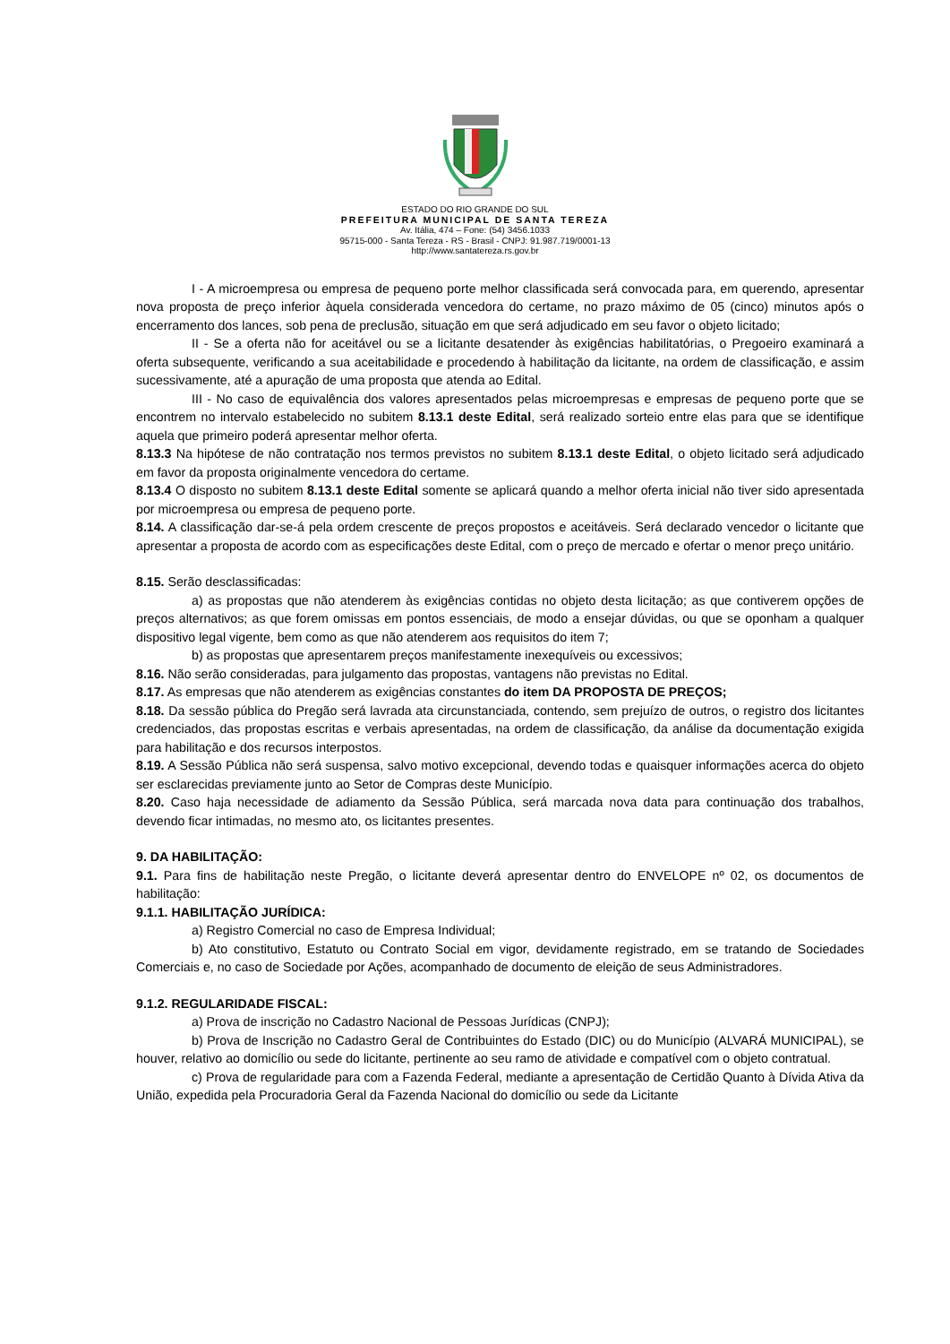ESTADO DO RIO GRANDE DO SUL
PREFEITURA MUNICIPAL DE SANTA TEREZA
Av. Itália, 474 – Fone: (54) 3456.1033
95715-000 - Santa Tereza - RS - Brasil - CNPJ: 91.987.719/0001-13
http://www.santatereza.rs.gov.br
I - A microempresa ou empresa de pequeno porte melhor classificada será convocada para, em querendo, apresentar nova proposta de preço inferior àquela considerada vencedora do certame, no prazo máximo de 05 (cinco) minutos após o encerramento dos lances, sob pena de preclusão, situação em que será adjudicado em seu favor o objeto licitado;
II - Se a oferta não for aceitável ou se a licitante desatender às exigências habilitatórias, o Pregoeiro examinará a oferta subsequente, verificando a sua aceitabilidade e procedendo à habilitação da licitante, na ordem de classificação, e assim sucessivamente, até a apuração de uma proposta que atenda ao Edital.
III - No caso de equivalência dos valores apresentados pelas microempresas e empresas de pequeno porte que se encontrem no intervalo estabelecido no subitem 8.13.1 deste Edital, será realizado sorteio entre elas para que se identifique aquela que primeiro poderá apresentar melhor oferta.
8.13.3 Na hipótese de não contratação nos termos previstos no subitem 8.13.1 deste Edital, o objeto licitado será adjudicado em favor da proposta originalmente vencedora do certame.
8.13.4 O disposto no subitem 8.13.1 deste Edital somente se aplicará quando a melhor oferta inicial não tiver sido apresentada por microempresa ou empresa de pequeno porte.
8.14. A classificação dar-se-á pela ordem crescente de preços propostos e aceitáveis. Será declarado vencedor o licitante que apresentar a proposta de acordo com as especificações deste Edital, com o preço de mercado e ofertar o menor preço unitário.
8.15. Serão desclassificadas:
a) as propostas que não atenderem às exigências contidas no objeto desta licitação; as que contiverem opções de preços alternativos; as que forem omissas em pontos essenciais, de modo a ensejar dúvidas, ou que se oponham a qualquer dispositivo legal vigente, bem como as que não atenderem aos requisitos do item 7;
b) as propostas que apresentarem preços manifestamente inexequíveis ou excessivos;
8.16. Não serão consideradas, para julgamento das propostas, vantagens não previstas no Edital.
8.17. As empresas que não atenderem as exigências constantes do item DA PROPOSTA DE PREÇOS;
8.18. Da sessão pública do Pregão será lavrada ata circunstanciada, contendo, sem prejuízo de outros, o registro dos licitantes credenciados, das propostas escritas e verbais apresentadas, na ordem de classificação, da análise da documentação exigida para habilitação e dos recursos interpostos.
8.19. A Sessão Pública não será suspensa, salvo motivo excepcional, devendo todas e quaisquer informações acerca do objeto ser esclarecidas previamente junto ao Setor de Compras deste Município.
8.20. Caso haja necessidade de adiamento da Sessão Pública, será marcada nova data para continuação dos trabalhos, devendo ficar intimadas, no mesmo ato, os licitantes presentes.
9. DA HABILITAÇÃO:
9.1. Para fins de habilitação neste Pregão, o licitante deverá apresentar dentro do ENVELOPE nº 02, os documentos de habilitação:
9.1.1. HABILITAÇÃO JURÍDICA:
a) Registro Comercial no caso de Empresa Individual;
b) Ato constitutivo, Estatuto ou Contrato Social em vigor, devidamente registrado, em se tratando de Sociedades Comerciais e, no caso de Sociedade por Ações, acompanhado de documento de eleição de seus Administradores.
9.1.2. REGULARIDADE FISCAL:
a) Prova de inscrição no Cadastro Nacional de Pessoas Jurídicas (CNPJ);
b) Prova de Inscrição no Cadastro Geral de Contribuintes do Estado (DIC) ou do Município (ALVARÁ MUNICIPAL), se houver, relativo ao domicílio ou sede do licitante, pertinente ao seu ramo de atividade e compatível com o objeto contratual.
c) Prova de regularidade para com a Fazenda Federal, mediante a apresentação de Certidão Quanto à Dívida Ativa da União, expedida pela Procuradoria Geral da Fazenda Nacional do domicílio ou sede da Licitante